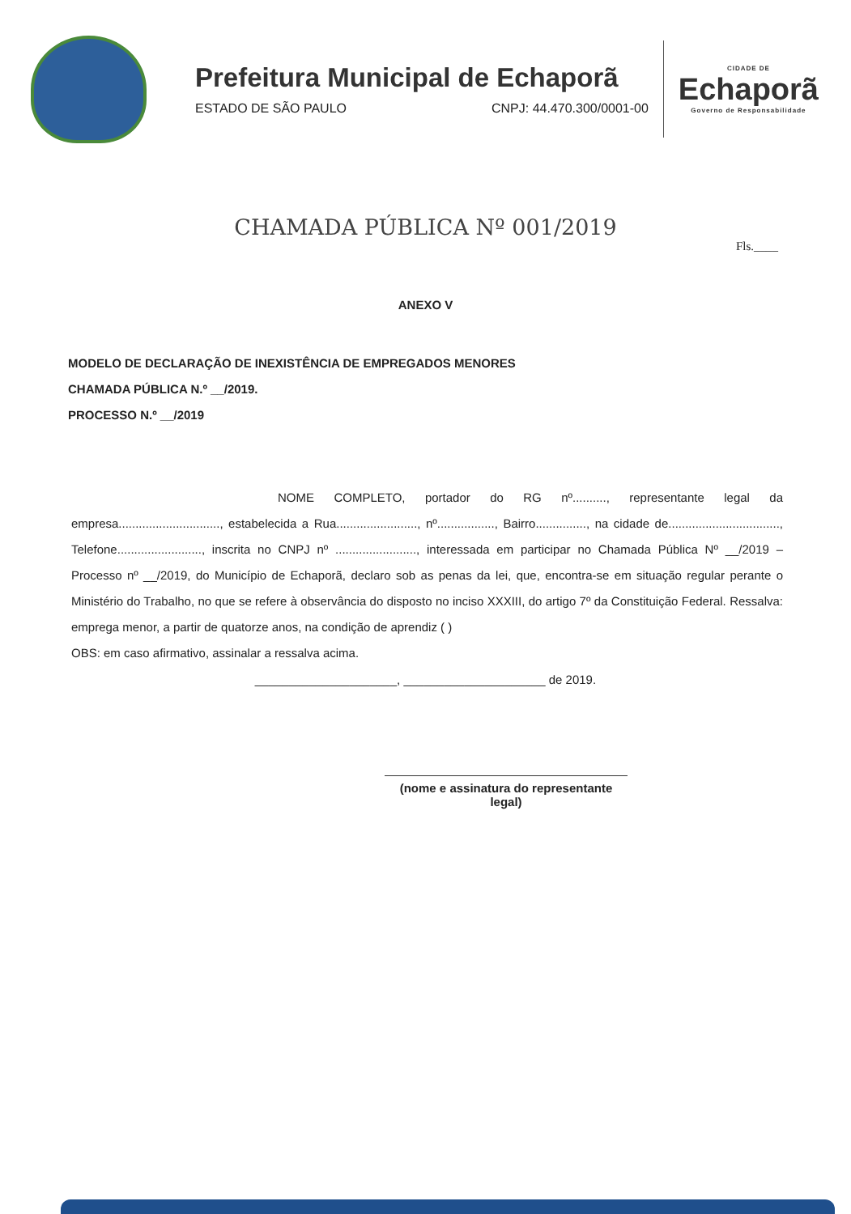Prefeitura Municipal de Echaporã
ESTADO DE SÃO PAULO CNPJ: 44.470.300/0001-00
CIDADE DE
Echaporã
Governo de Responsabilidade
CHAMADA PÚBLICA Nº 001/2019
Fls.____
ANEXO V
MODELO DE DECLARAÇÃO DE INEXISTÊNCIA DE EMPREGADOS MENORES
CHAMADA PÚBLICA N.º __/2019.
PROCESSO N.º __/2019
NOME COMPLETO, portador do RG nº.........., representante legal da empresa.............................., estabelecida a Rua........................, nº................., Bairro..............., na cidade de................................., Telefone........................., inscrita no CNPJ nº ........................, interessada em participar no Chamada Pública Nº __/2019 – Processo nº __/2019, do Município de Echaporã, declaro sob as penas da lei, que, encontra-se em situação regular perante o Ministério do Trabalho, no que se refere à observância do disposto no inciso XXXIII, do artigo 7º da Constituição Federal. Ressalva: emprega menor, a partir de quatorze anos, na condição de aprendiz ( )
OBS: em caso afirmativo, assinalar a ressalva acima.
_____________________, _____________________ de 2019.
(nome e assinatura do representante legal)